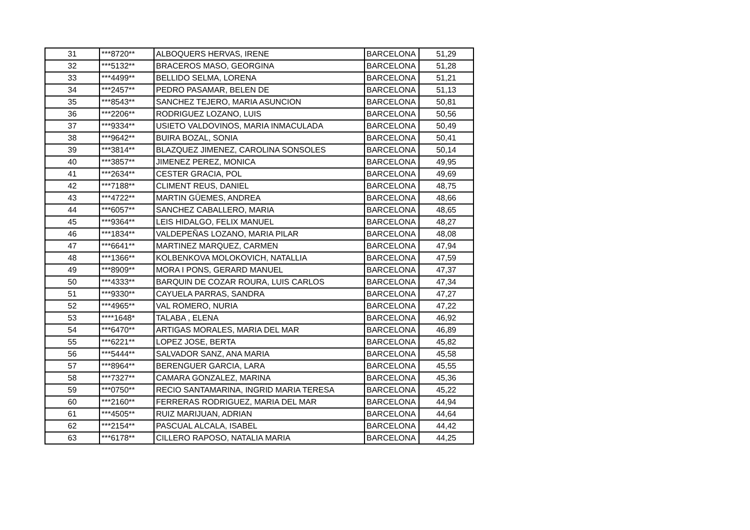| 31 | ***8720** | ALBOQUERS HERVAS, IRENE | BARCELONA | 51,29 |
| 32 | ***5132** | BRACEROS MASO, GEORGINA | BARCELONA | 51,28 |
| 33 | ***4499** | BELLIDO SELMA, LORENA | BARCELONA | 51,21 |
| 34 | ***2457** | PEDRO PASAMAR, BELEN DE | BARCELONA | 51,13 |
| 35 | ***8543** | SANCHEZ TEJERO, MARIA ASUNCION | BARCELONA | 50,81 |
| 36 | ***2206** | RODRIGUEZ LOZANO, LUIS | BARCELONA | 50,56 |
| 37 | ***9334** | USIETO VALDOVINOS, MARIA INMACULADA | BARCELONA | 50,49 |
| 38 | ***9642** | BUIRA BOZAL, SONIA | BARCELONA | 50,41 |
| 39 | ***3814** | BLAZQUEZ JIMENEZ, CAROLINA SONSOLES | BARCELONA | 50,14 |
| 40 | ***3857** | JIMENEZ PEREZ, MONICA | BARCELONA | 49,95 |
| 41 | ***2634** | CESTER GRACIA, POL | BARCELONA | 49,69 |
| 42 | ***7188** | CLIMENT REUS, DANIEL | BARCELONA | 48,75 |
| 43 | ***4722** | MARTIN GÜEMES, ANDREA | BARCELONA | 48,66 |
| 44 | ***6057** | SANCHEZ CABALLERO, MARIA | BARCELONA | 48,65 |
| 45 | ***9364** | LEIS HIDALGO, FELIX MANUEL | BARCELONA | 48,27 |
| 46 | ***1834** | VALDEPEÑAS LOZANO, MARIA PILAR | BARCELONA | 48,08 |
| 47 | ***6641** | MARTINEZ MARQUEZ, CARMEN | BARCELONA | 47,94 |
| 48 | ***1366** | KOLBENKOVA MOLOKOVICH, NATALLIA | BARCELONA | 47,59 |
| 49 | ***8909** | MORA I PONS, GERARD MANUEL | BARCELONA | 47,37 |
| 50 | ***4333** | BARQUIN DE COZAR ROURA, LUIS CARLOS | BARCELONA | 47,34 |
| 51 | ***9330** | CAYUELA PARRAS, SANDRA | BARCELONA | 47,27 |
| 52 | ***4965** | VAL ROMERO, NURIA | BARCELONA | 47,22 |
| 53 | ****1648* | TALABA , ELENA | BARCELONA | 46,92 |
| 54 | ***6470** | ARTIGAS MORALES, MARIA DEL MAR | BARCELONA | 46,89 |
| 55 | ***6221** | LOPEZ JOSE, BERTA | BARCELONA | 45,82 |
| 56 | ***5444** | SALVADOR SANZ, ANA MARIA | BARCELONA | 45,58 |
| 57 | ***8964** | BERENGUER GARCIA, LARA | BARCELONA | 45,55 |
| 58 | ***7327** | CAMARA GONZALEZ, MARINA | BARCELONA | 45,36 |
| 59 | ***0750** | RECIO SANTAMARINA, INGRID MARIA TERESA | BARCELONA | 45,22 |
| 60 | ***2160** | FERRERAS RODRIGUEZ, MARIA DEL MAR | BARCELONA | 44,94 |
| 61 | ***4505** | RUIZ MARIJUAN, ADRIAN | BARCELONA | 44,64 |
| 62 | ***2154** | PASCUAL ALCALA, ISABEL | BARCELONA | 44,42 |
| 63 | ***6178** | CILLERO RAPOSO, NATALIA MARIA | BARCELONA | 44,25 |